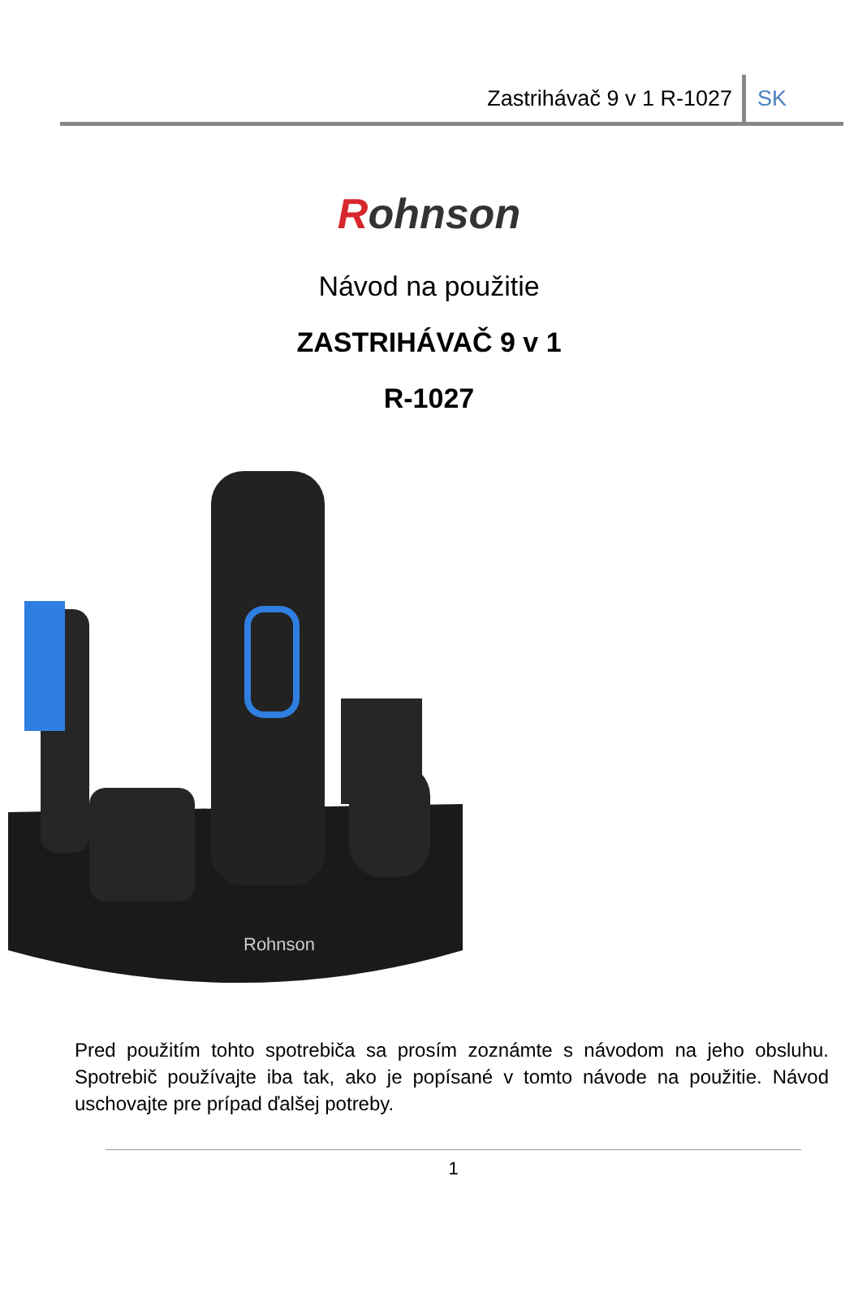Zastrihávač 9 v 1 R-1027
SK
Rohnson
Návod na použitie
ZASTRIHÁVAČ 9 v 1
R-1027
Rohnson
Pred použitím tohto spotrebiča sa prosím zoznámte s návodom na jeho obsluhu. Spotrebič používajte iba tak, ako je popísané v tomto návode na použitie. Návod uschovajte pre prípad ďalšej potreby.
1